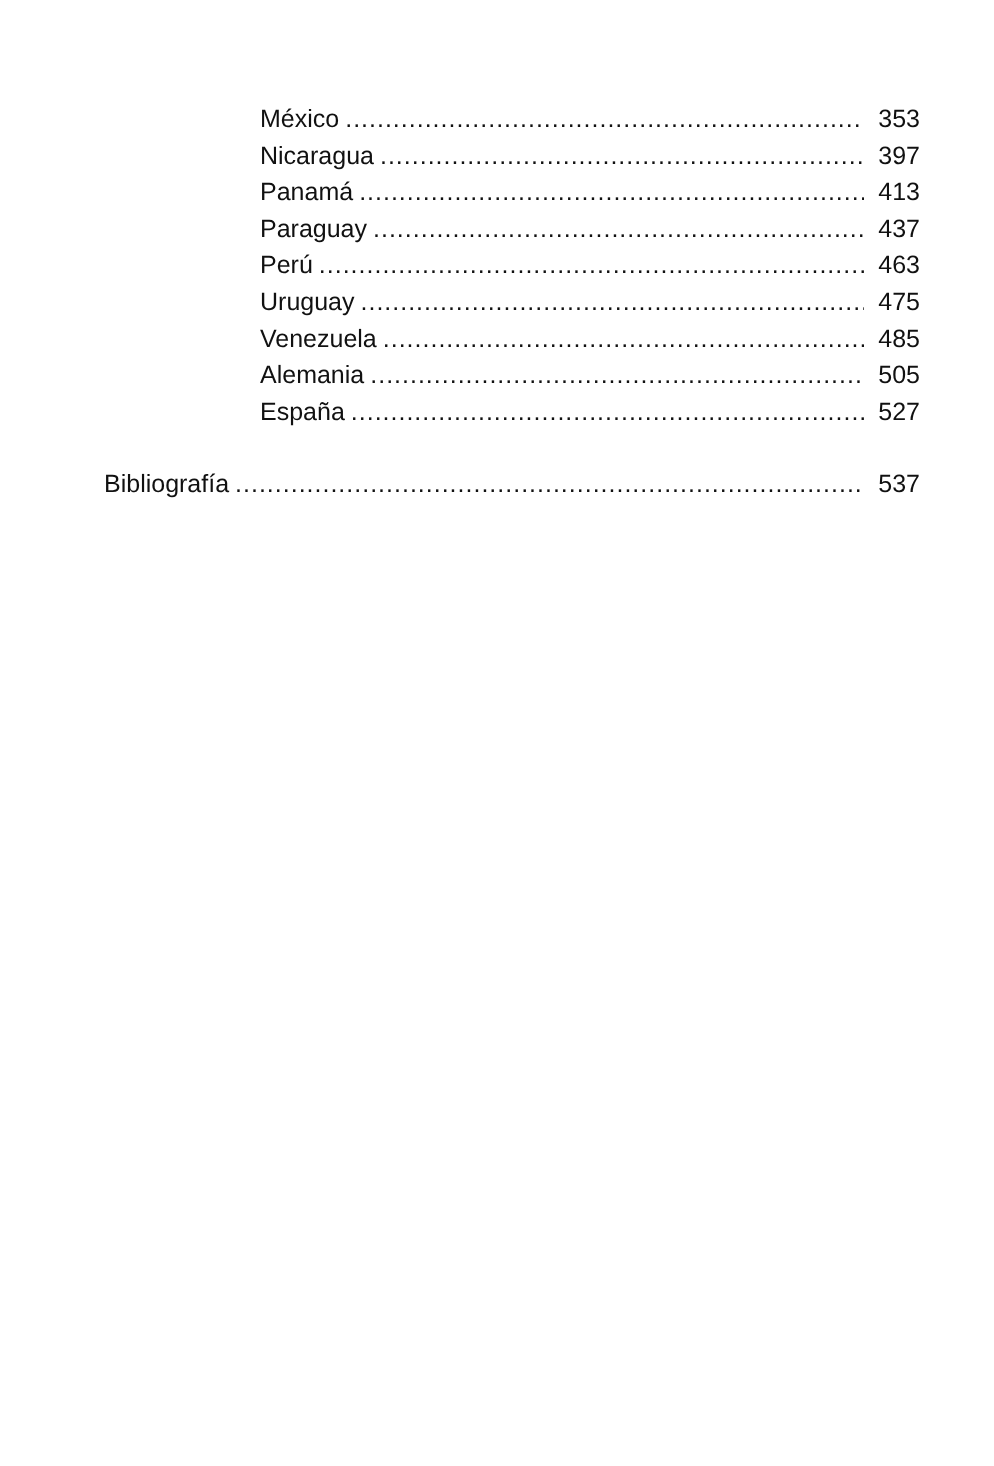México 353
Nicaragua 397
Panamá 413
Paraguay 437
Perú 463
Uruguay 475
Venezuela 485
Alemania 505
España 527
Bibliografía 537